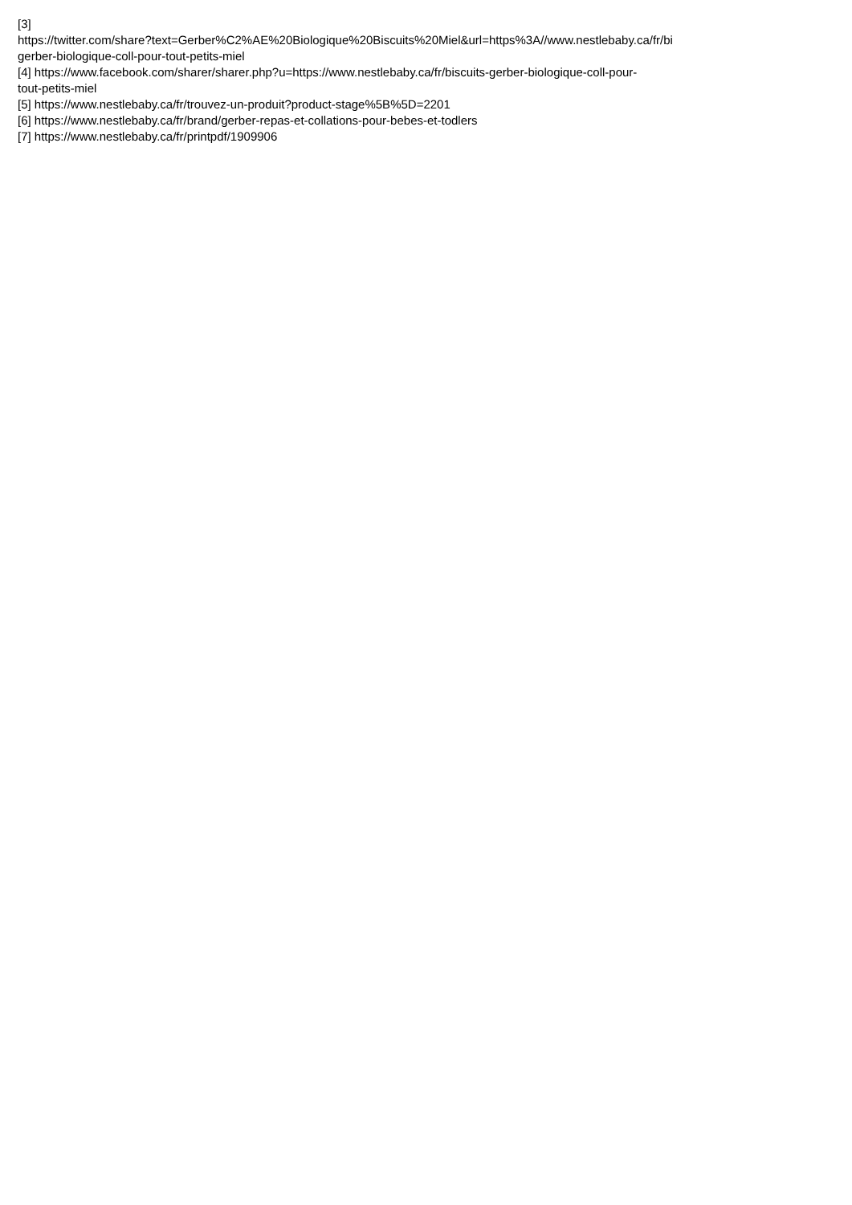[3]
https://twitter.com/share?text=Gerber%C2%AE%20Biologique%20Biscuits%20Miel&url=https%3A//www.nestlebaby.ca/fr/bi
gerber-biologique-coll-pour-tout-petits-miel
[4] https://www.facebook.com/sharer/sharer.php?u=https://www.nestlebaby.ca/fr/biscuits-gerber-biologique-coll-pour-
tout-petits-miel
[5] https://www.nestlebaby.ca/fr/trouvez-un-produit?product-stage%5B%5D=2201
[6] https://www.nestlebaby.ca/fr/brand/gerber-repas-et-collations-pour-bebes-et-todlers
[7] https://www.nestlebaby.ca/fr/printpdf/1909906